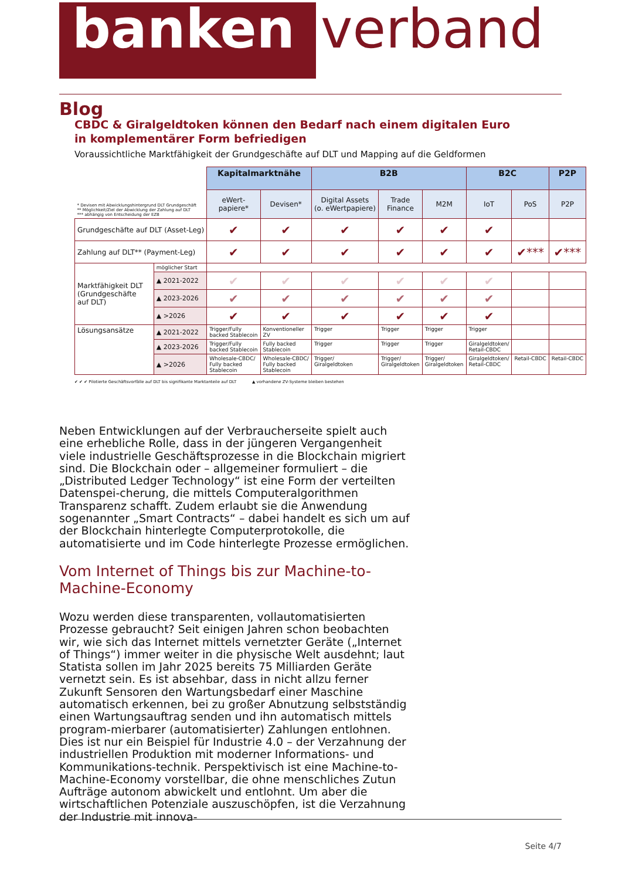banken
verband
Blog
CBDC & Giralgeldtoken können den Bedarf nach einem digitalen Euro
in komplementärer Form befriedigen
Voraussichtliche Marktfähigkeit der Grundgeschäfte auf DLT und Mapping auf die Geldformen
| * Devisen mit Abwicklungshintergrund DLT Grundgeschäft ** Möglichkeit/Ziel der Abwicklung der Zahlung auf DLT *** abhängig von Entscheidung der EZB | | Kapitalmarktnähe | | B2B | | | B2C | | P2P |
| | | eWert- papiere* | Devisen* | Digital Assets (o. eWertpapiere) | Trade Finance | M2M | IoT | PoS | P2P |
| Grundgeschäfte auf DLT (Asset-Leg) | | ✔ | ✔ | ✔ | ✔ | ✔ | ✔ | | |
| Zahlung auf DLT** (Payment-Leg) | | ✔ | ✔ | ✔ | ✔ | ✔ | ✔ | ✔*** | ✔*** |
| Marktfähigkeit DLT (Grundgeschäfte auf DLT) | möglicher Start | | | | | | | | |
| | ▲ 2021-2022 | ✔ | ✔ | ✔ | ✔ | ✔ | ✔ | | |
| | ▲ 2023-2026 | ✔ | ✔ | ✔ | ✔ | ✔ | ✔ | | |
| | ▲ >2026 | ✔ | ✔ | ✔ | ✔ | ✔ | ✔ | | |
| Lösungsansätze | ▲ 2021-2022 | Trigger/Fully backed Stablecoin | Konventioneller ZV | Trigger | Trigger | Trigger | Trigger | | |
| | ▲ 2023-2026 | Trigger/Fully backed Stablecoin | Fully backed Stablecoin | Trigger | Trigger | Trigger | Giralgeldtoken/ Retail-CBDC | | |
| | ▲ >2026 | Wholesale-CBDC/ Fully backed Stablecoin | Wholesale-CBDC/ Fully backed Stablecoin | Trigger/ Giralgeldtoken | Trigger/ Giralgeldtoken | Trigger/ Giralgeldtoken | Giralgeldtoken/ Retail-CBDC | Retail-CBDC | Retail-CBDC |
✔ ✔ ✔ Pilotierte Geschäftsvorfälle auf DLT bis signifikante Marktanteile auf DLT ▲ vorhandene ZV-Systeme bleiben bestehen
Neben Entwicklungen auf der Verbraucherseite spielt auch eine erhebliche Rolle, dass in der jüngeren Vergangenheit viele industrielle Geschäftsprozesse in die Blockchain migriert sind. Die Blockchain oder – allgemeiner formuliert – die „Distributed Ledger Technology“ ist eine Form der verteilten Datenspei-cherung, die mittels Computeralgorithmen Transparenz schafft. Zudem erlaubt sie die Anwendung sogenannter „Smart Contracts“ – dabei handelt es sich um auf der Blockchain hinterlegte Computerprotokolle, die automatisierte und im Code hinterlegte Prozesse ermöglichen.
Vom Internet of Things bis zur Machine-to-Machine-Economy
Wozu werden diese transparenten, vollautomatisierten Prozesse gebraucht? Seit einigen Jahren schon beobachten wir, wie sich das Internet mittels vernetzter Geräte („Internet of Things“) immer weiter in die physische Welt ausdehnt; laut Statista sollen im Jahr 2025 bereits 75 Milliarden Geräte vernetzt sein. Es ist absehbar, dass in nicht allzu ferner Zukunft Sensoren den Wartungsbedarf einer Maschine automatisch erkennen, bei zu großer Abnutzung selbstständig einen Wartungsauftrag senden und ihn automatisch mittels program-mierbarer (automatisierter) Zahlungen entlohnen. Dies ist nur ein Beispiel für Industrie 4.0 – der Verzahnung der industriellen Produktion mit moderner Informations- und Kommunikations-technik. Perspektivisch ist eine Machine-to-Machine-Economy vorstellbar, die ohne menschliches Zutun Aufträge autonom abwickelt und entlohnt. Um aber die wirtschaftlichen Potenziale auszuschöpfen, ist die Verzahnung der Industrie mit innova-
Seite 4/7